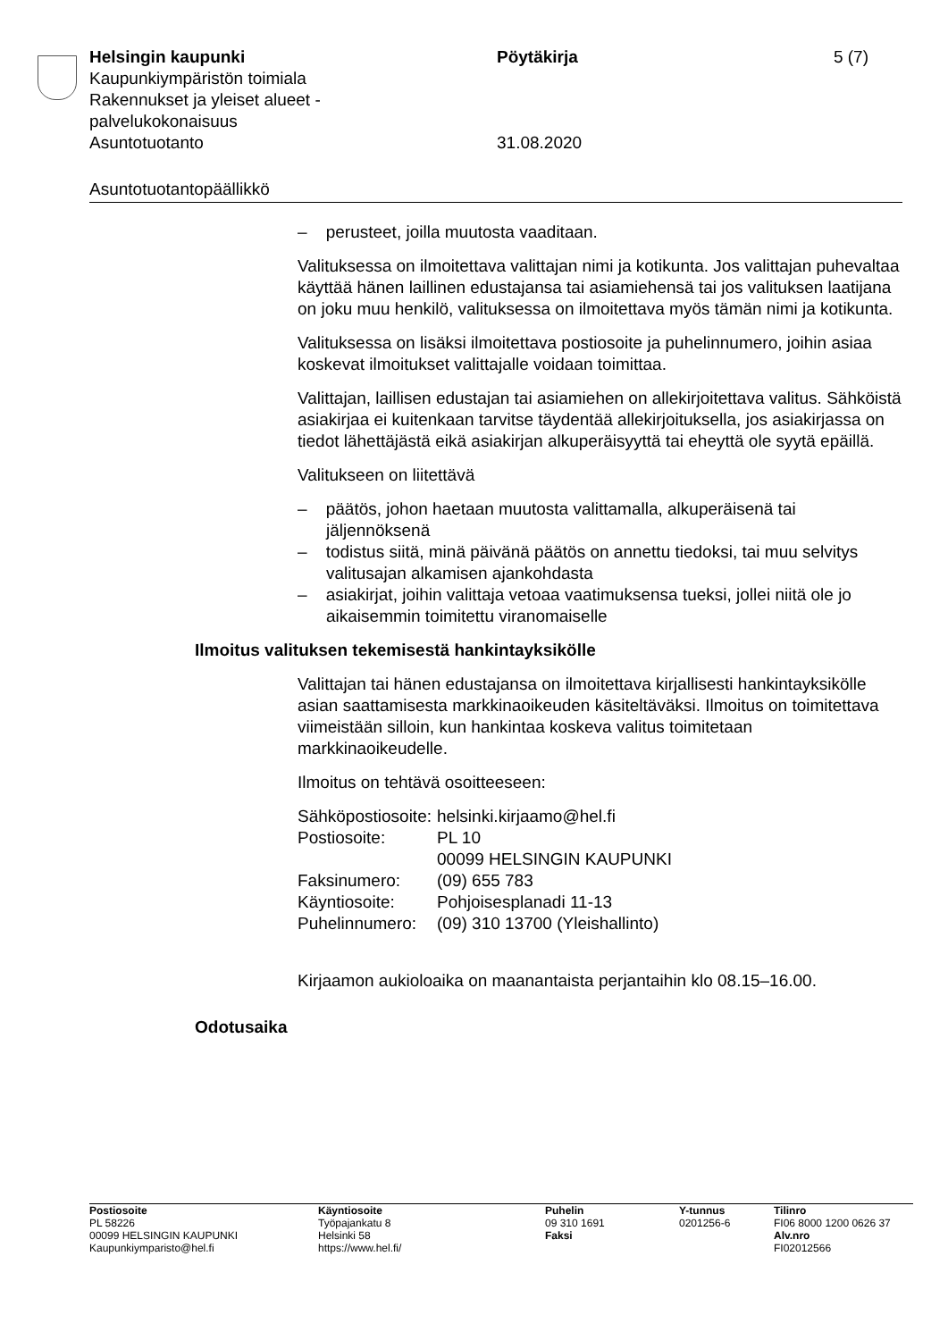| Helsingin kaupunki Kaupunkiympäristön toimiala Rakennukset ja yleiset alueet - palvelukokonaisuus Asuntotuotanto | Pöytäkirja 31.08.2020 | 5 (7) |
Asuntotuotantopäällikkö
– perusteet, joilla muutosta vaaditaan.
Valituksessa on ilmoitettava valittajan nimi ja kotikunta. Jos valittajan puhevaltaa käyttää hänen laillinen edustajansa tai asiamiehensä tai jos valituksen laatijana on joku muu henkilö, valituksessa on ilmoitettava myös tämän nimi ja kotikunta.
Valituksessa on lisäksi ilmoitettava postiosoite ja puhelinnumero, joihin asiaa koskevat ilmoitukset valittajalle voidaan toimittaa.
Valittajan, laillisen edustajan tai asiamiehen on allekirjoitettava valitus. Sähköistä asiakirjaa ei kuitenkaan tarvitse täydentää allekirjoituksella, jos asiakirjassa on tiedot lähettäjästä eikä asiakirjan alkuperäisyyttä tai eheyttä ole syytä epäillä.
Valitukseen on liitettävä
– päätös, johon haetaan muutosta valittamalla, alkuperäisenä tai jäljennöksenä
– todistus siitä, minä päivänä päätös on annettu tiedoksi, tai muu selvitys valitusajan alkamisen ajankohdasta
– asiakirjat, joihin valittaja vetoaa vaatimuksensa tueksi, jollei niitä ole jo aikaisemmin toimitettu viranomaiselle
Ilmoitus valituksen tekemisestä hankintayksikölle
Valittajan tai hänen edustajansa on ilmoitettava kirjallisesti hankintayksikölle asian saattamisesta markkinaoikeuden käsiteltäväksi. Ilmoitus on toimitettava viimeistään silloin, kun hankintaa koskeva valitus toimitetaan markkinaoikeudelle.
Ilmoitus on tehtävä osoitteeseen:
| Sähköpostiosoite: | helsinki.kirjaamo@hel.fi |
| Postiosoite: | PL 10 00099 HELSINGIN KAUPUNKI |
| Faksinumero: | (09) 655 783 |
| Käyntiosoite: | Pohjoisesplanadi 11-13 |
| Puhelinnumero: | (09) 310 13700 (Yleishallinto) |
Kirjaamon aukioloaika on maanantaista perjantaihin klo 08.15–16.00.
Odotusaika
| Postiosoite PL 58226 00099 HELSINGIN KAUPUNKI Kaupunkiymparisto@hel.fi | Käyntiosoite Työpajankatu 8 Helsinki 58 https://www.hel.fi/ | Puhelin 09 310 1691 Faksi | Y-tunnus 0201256-6 | Tilinro FI06 8000 1200 0626 37 Alv.nro FI02012566 |